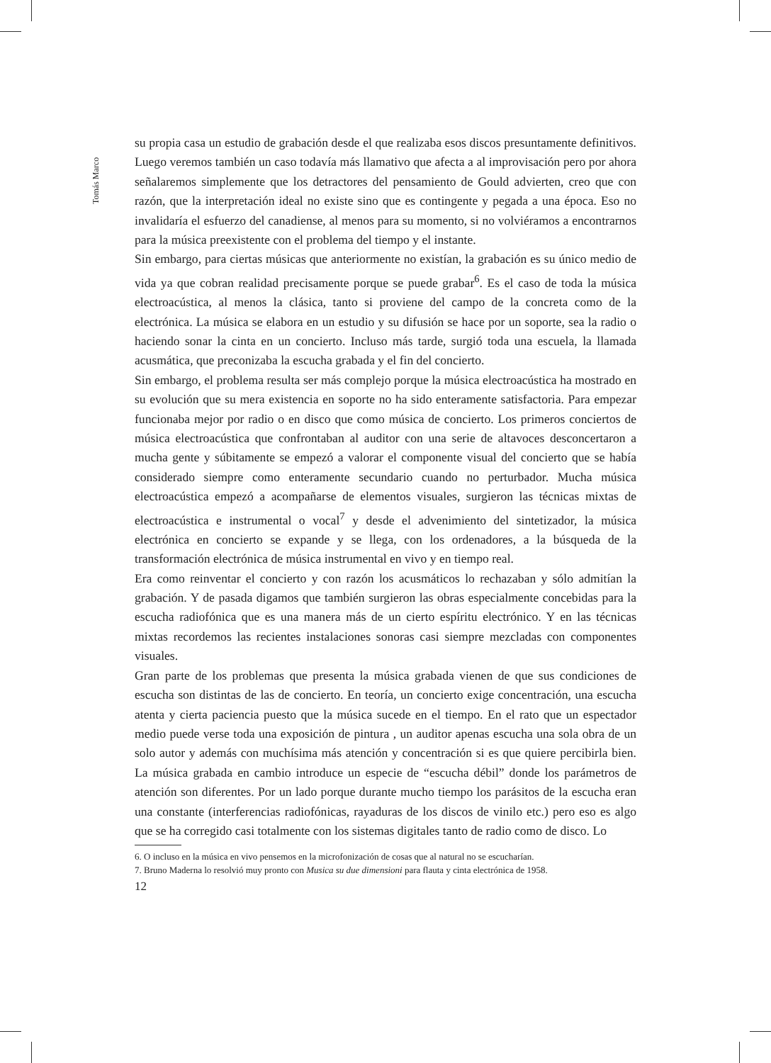Tomás Marco
su propia casa un estudio de grabación desde el que realizaba esos discos presuntamente definitivos. Luego veremos también un caso todavía más llamativo que afecta a al improvisación pero por ahora señalaremos simplemente que los detractores del pensamiento de Gould advierten, creo que con razón, que la interpretación ideal no existe sino que es contingente y pegada a una época. Eso no invalidaría el esfuerzo del canadiense, al menos para su momento, si no volviéramos a encontrarnos para la música preexistente con el problema del tiempo y el instante.
Sin embargo, para ciertas músicas que anteriormente no existían, la grabación es su único medio de vida ya que cobran realidad precisamente porque se puede grabar<sup>6</sup>. Es el caso de toda la música electroacústica, al menos la clásica, tanto si proviene del campo de la concreta como de la electrónica. La música se elabora en un estudio y su difusión se hace por un soporte, sea la radio o haciendo sonar la cinta en un concierto. Incluso más tarde, surgió toda una escuela, la llamada acusmática, que preconizaba la escucha grabada y el fin del concierto.
Sin embargo, el problema resulta ser más complejo porque la música electroacústica ha mostrado en su evolución que su mera existencia en soporte no ha sido enteramente satisfactoria. Para empezar funcionaba mejor por radio o en disco que como música de concierto. Los primeros conciertos de música electroacústica que confrontaban al auditor con una serie de altavoces desconcertaron a mucha gente y súbitamente se empezó a valorar el componente visual del concierto que se había considerado siempre como enteramente secundario cuando no perturbador. Mucha música electroacústica empezó a acompañarse de elementos visuales, surgieron las técnicas mixtas de electroacústica e instrumental o vocal<sup>7</sup> y desde el advenimiento del sintetizador, la música electrónica en concierto se expande y se llega, con los ordenadores, a la búsqueda de la transformación electrónica de música instrumental en vivo y en tiempo real.
Era como reinventar el concierto y con razón los acusmáticos lo rechazaban y sólo admitían la grabación. Y de pasada digamos que también surgieron las obras especialmente concebidas para la escucha radiofónica que es una manera más de un cierto espíritu electrónico. Y en las técnicas mixtas recordemos las recientes instalaciones sonoras casi siempre mezcladas con componentes visuales.
Gran parte de los problemas que presenta la música grabada vienen de que sus condiciones de escucha son distintas de las de concierto. En teoría, un concierto exige concentración, una escucha atenta y cierta paciencia puesto que la música sucede en el tiempo. En el rato que un espectador medio puede verse toda una exposición de pintura , un auditor apenas escucha una sola obra de un solo autor y además con muchísima más atención y concentración si es que quiere percibirla bien. La música grabada en cambio introduce un especie de “escucha débil” donde los parámetros de atención son diferentes. Por un lado porque durante mucho tiempo los parásitos de la escucha eran una constante (interferencias radiofónicas, rayaduras de los discos de vinilo etc.) pero eso es algo que se ha corregido casi totalmente con los sistemas digitales tanto de radio como de disco. Lo
6. O incluso en la música en vivo pensemos en la microfonización de cosas que al natural no se escucharían.
7. Bruno Maderna lo resolvió muy pronto con Musica su due dimensioni para flauta y cinta electrónica de 1958.
12